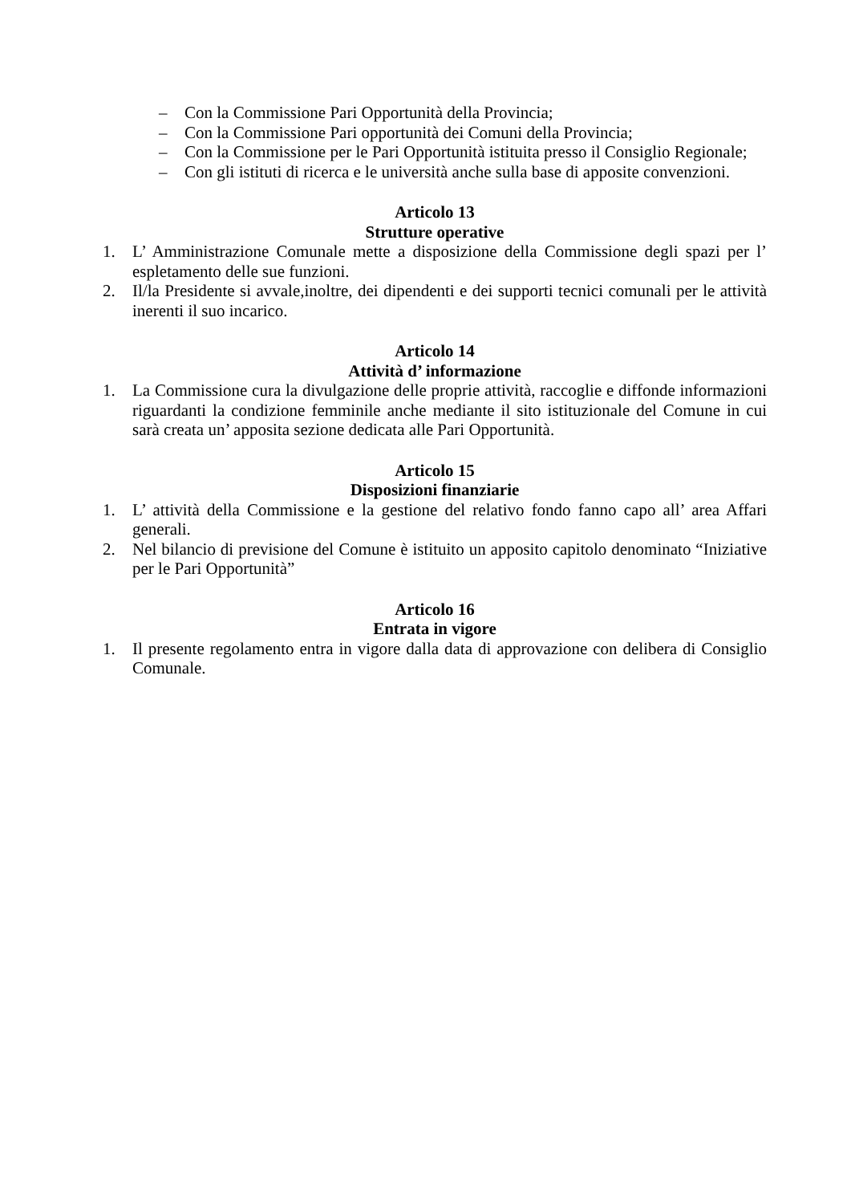– Con la Commissione Pari Opportunità della Provincia;
– Con la Commissione Pari opportunità dei Comuni della Provincia;
– Con la Commissione per le Pari Opportunità istituita presso il Consiglio Regionale;
– Con gli istituti di ricerca e le università anche sulla base di apposite convenzioni.
Articolo 13
Strutture operative
1. L’ Amministrazione Comunale mette a disposizione della Commissione degli spazi per l’ espletamento delle sue funzioni.
2. Il/la Presidente si avvale,inoltre, dei dipendenti e dei supporti tecnici comunali per le attività inerenti il suo incarico.
Articolo 14
Attività d’ informazione
1. La Commissione cura la divulgazione delle proprie attività, raccoglie e diffonde informazioni riguardanti la condizione femminile anche mediante il sito istituzionale del Comune in cui sarà creata un’ apposita sezione dedicata alle Pari Opportunità.
Articolo 15
Disposizioni finanziarie
1. L’ attività della Commissione e la gestione del relativo fondo fanno capo all’ area Affari generali.
2. Nel bilancio di previsione del Comune è istituito un apposito capitolo denominato “Iniziative per le Pari Opportunità”
Articolo 16
Entrata in vigore
1. Il presente regolamento entra in vigore dalla data di approvazione con delibera di Consiglio Comunale.